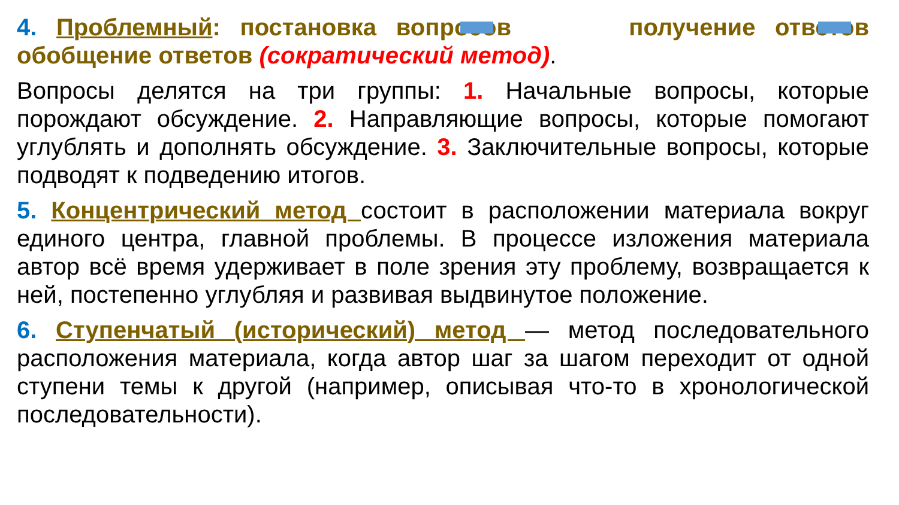4. Проблемный: постановка вопросов получение ответов обобщение ответов (сократический метод).
Вопросы делятся на три группы: 1. Начальные вопросы, которые порождают обсуждение. 2. Направляющие вопросы, которые помогают углублять и дополнять обсуждение. 3. Заключительные вопросы, которые подводят к подведению итогов.
5. Концентрический метод состоит в расположении материала вокруг единого центра, главной проблемы. В процессе изложения материала автор всё время удерживает в поле зрения эту проблему, возвращается к ней, постепенно углубляя и развивая выдвинутое положение.
6. Ступенчатый (исторический) метод — метод последовательного расположения материала, когда автор шаг за шагом переходит от одной ступени темы к другой (например, описывая что-то в хронологической последовательности).